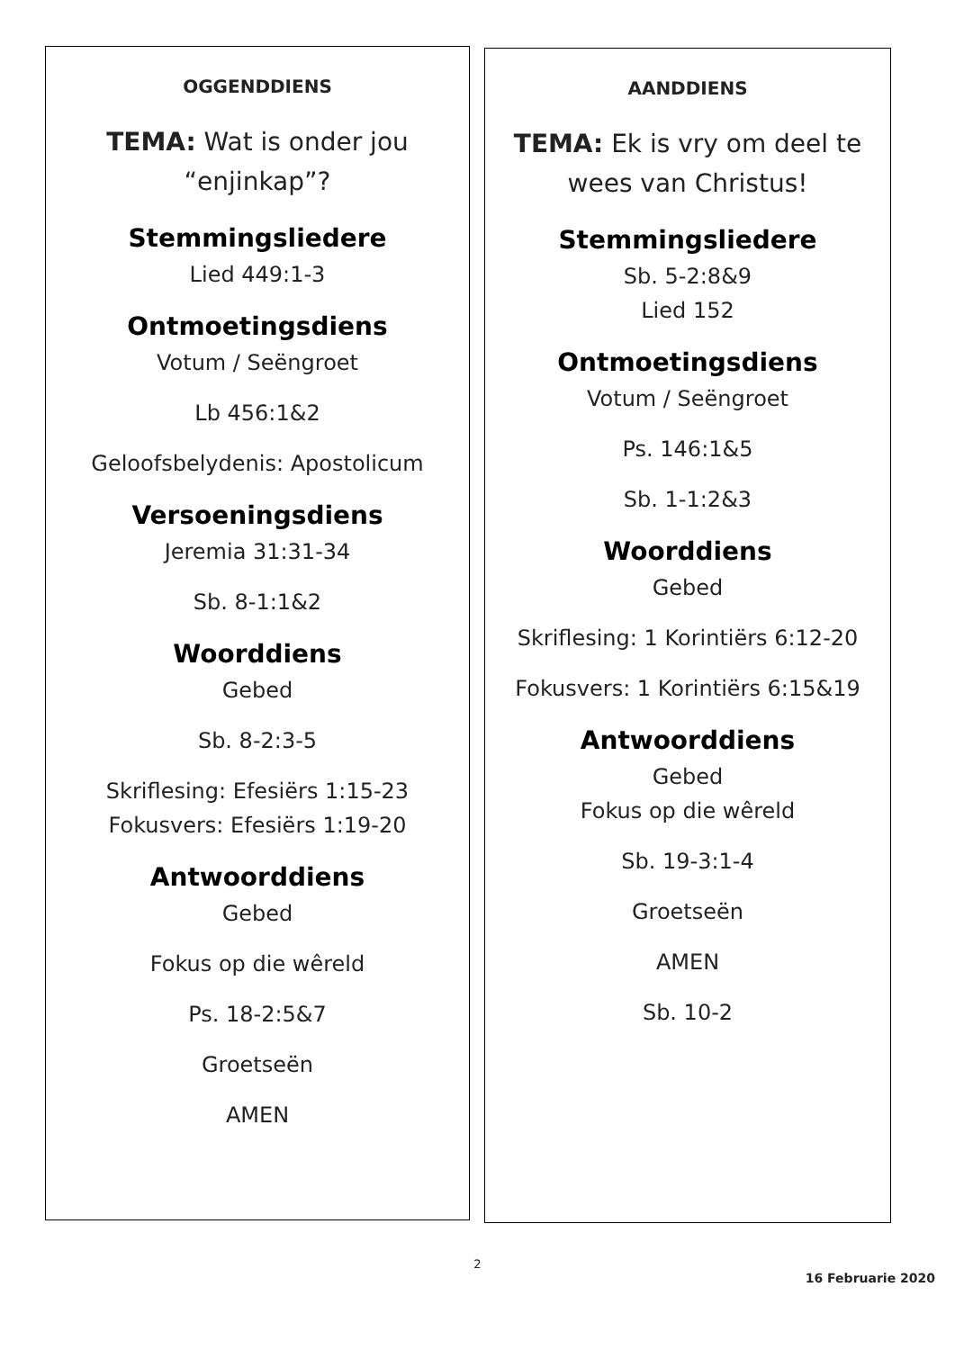OGGENDDIENS
TEMA: Wat is onder jou
“enjinkap”?
Stemmingsliedere
Lied 449:1-3
Ontmoetingsdiens
Votum / Seëngroet
Lb 456:1&2
Geloofsbelydenis: Apostolicum
Versoeningsdiens
Jeremia 31:31-34
Sb. 8-1:1&2
Woorddiens
Gebed
Sb. 8-2:3-5
Skriflesing: Efesiërs 1:15-23
Fokusvers: Efesiërs 1:19-20
Antwoorddiens
Gebed
Fokus op die wêreld
Ps. 18-2:5&7
Groetseën
AMEN
AANDDIENS
TEMA: Ek is vry om deel te
wees van Christus!
Stemmingsliedere
Sb. 5-2:8&9
Lied 152
Ontmoetingsdiens
Votum / Seëngroet
Ps. 146:1&5
Sb. 1-1:2&3
Woorddiens
Gebed
Skriflesing: 1 Korintiërs 6:12-20
Fokusvers: 1 Korintiërs 6:15&19
Antwoorddiens
Gebed
Fokus op die wêreld
Sb. 19-3:1-4
Groetseën
AMEN
Sb. 10-2
2
16 Februarie 2020